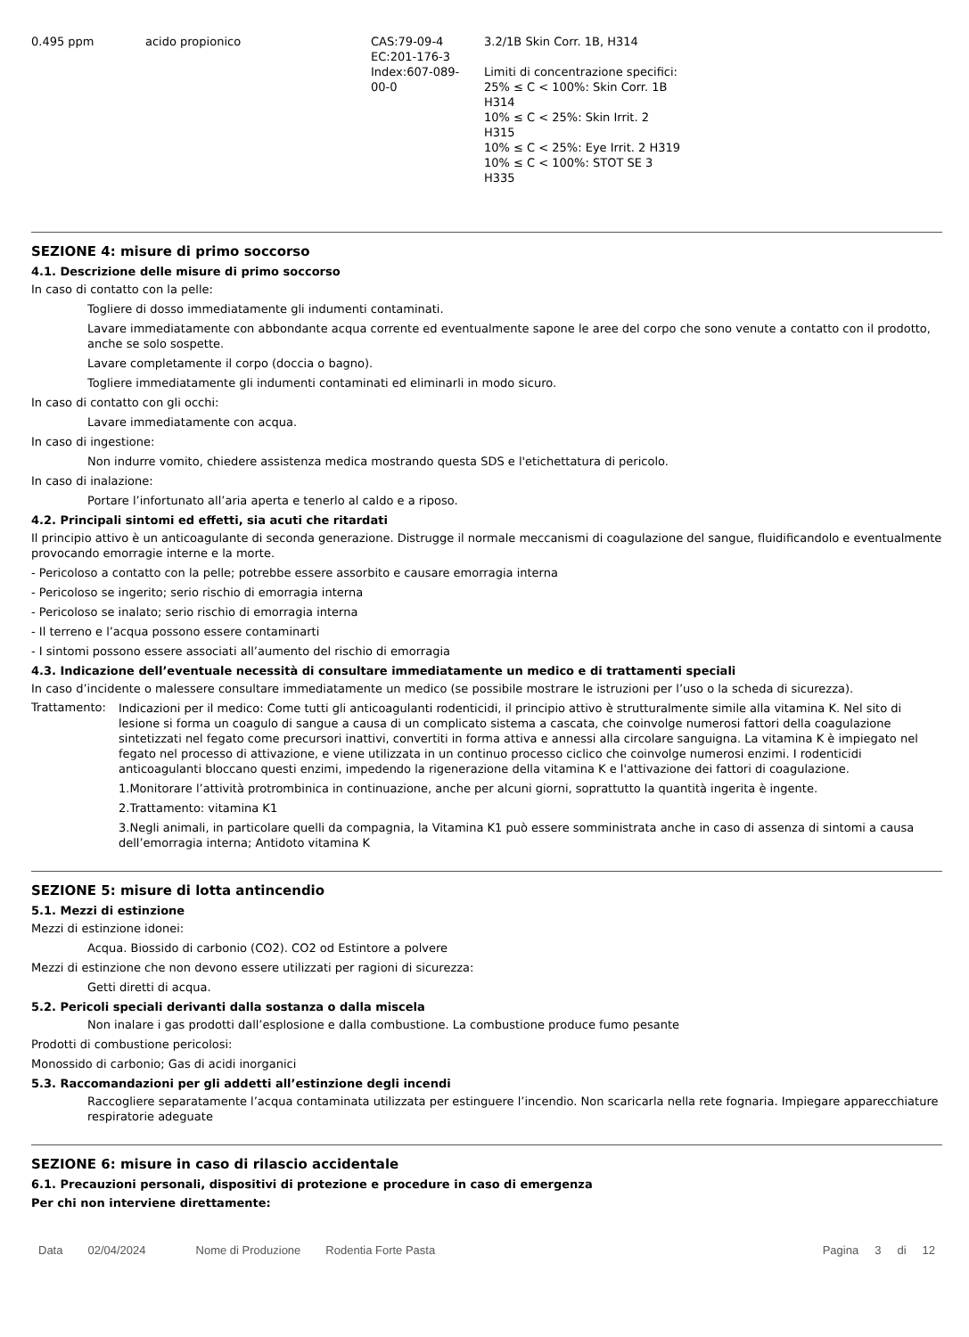| 0.495 ppm | acido propionico | CAS:79-09-4 EC:201-176-3 Index:607-089- 00-0 | 3.2/1B Skin Corr. 1B, H314 Limiti di concentrazione specifici: 25% ≤ C < 100%: Skin Corr. 1B H314 10% ≤ C < 25%: Skin Irrit. 2 H315 10% ≤ C < 25%: Eye Irrit. 2 H319 10% ≤ C < 100%: STOT SE 3 H335 |
SEZIONE 4: misure di primo soccorso
4.1. Descrizione delle misure di primo soccorso
In caso di contatto con la pelle:
Togliere di dosso immediatamente gli indumenti contaminati.
Lavare immediatamente con abbondante acqua corrente ed eventualmente sapone le aree del corpo che sono venute a contatto con il prodotto, anche se solo sospette.
Lavare completamente il corpo (doccia o bagno).
Togliere immediatamente gli indumenti contaminati ed eliminarli in modo sicuro.
In caso di contatto con gli occhi:
Lavare immediatamente con acqua.
In caso di ingestione:
Non indurre vomito, chiedere assistenza medica mostrando questa SDS e l'etichettatura di pericolo.
In caso di inalazione:
Portare l’infortunato all’aria aperta e tenerlo al caldo e a riposo.
4.2. Principali sintomi ed effetti, sia acuti che ritardati
Il principio attivo è un anticoagulante di seconda generazione. Distrugge il normale meccanismi di coagulazione del sangue, fluidificandolo e eventualmente provocando emorragie interne e la morte.
- Pericoloso a contatto con la pelle; potrebbe essere assorbito e causare emorragia interna
- Pericoloso se ingerito; serio rischio di emorragia interna
- Pericoloso se inalato; serio rischio di emorragia interna
- Il terreno e l’acqua possono essere contaminarti
- I sintomi possono essere associati all’aumento del rischio di emorragia
4.3. Indicazione dell’eventuale necessità di consultare immediatamente un medico e di trattamenti speciali
In caso d’incidente o malessere consultare immediatamente un medico (se possibile mostrare le istruzioni per l’uso o la scheda di sicurezza).
Trattamento:
Indicazioni per il medico: Come tutti gli anticoagulanti rodenticidi, il principio attivo è strutturalmente simile alla vitamina K. Nel sito di lesione si forma un coagulo di sangue a causa di un complicato sistema a cascata, che coinvolge numerosi fattori della coagulazione sintetizzati nel fegato come precursori inattivi, convertiti in forma attiva e annessi alla circolare sanguigna. La vitamina K è impiegato nel fegato nel processo di attivazione, e viene utilizzata in un continuo processo ciclico che coinvolge numerosi enzimi. I rodenticidi anticoagulanti bloccano questi enzimi, impedendo la rigenerazione della vitamina K e l'attivazione dei fattori di coagulazione.
1.Monitorare l’attività protrombinica in continuazione, anche per alcuni giorni, soprattutto la quantità ingerita è ingente.
2.Trattamento: vitamina K1
3.Negli animali, in particolare quelli da compagnia, la Vitamina K1 può essere somministrata anche in caso di assenza di sintomi a causa dell’emorragia interna; Antidoto vitamina K
SEZIONE 5: misure di lotta antincendio
5.1. Mezzi di estinzione
Mezzi di estinzione idonei:
Acqua. Biossido di carbonio (CO2). CO2 od Estintore a polvere
Mezzi di estinzione che non devono essere utilizzati per ragioni di sicurezza:
Getti diretti di acqua.
5.2. Pericoli speciali derivanti dalla sostanza o dalla miscela
Non inalare i gas prodotti dall’esplosione e dalla combustione. La combustione produce fumo pesante
Prodotti di combustione pericolosi:
Monossido di carbonio; Gas di acidi inorganici
5.3. Raccomandazioni per gli addetti all’estinzione degli incendi
Raccogliere separatamente l’acqua contaminata utilizzata per estinguere l’incendio. Non scaricarla nella rete fognaria. Impiegare apparecchiature respiratorie adeguate
SEZIONE 6: misure in caso di rilascio accidentale
6.1. Precauzioni personali, dispositivi di protezione e procedure in caso di emergenza
Per chi non interviene direttamente:
Data 02/04/2024 Nome di Produzione Rodentia Forte Pasta Pagina 3 di 12